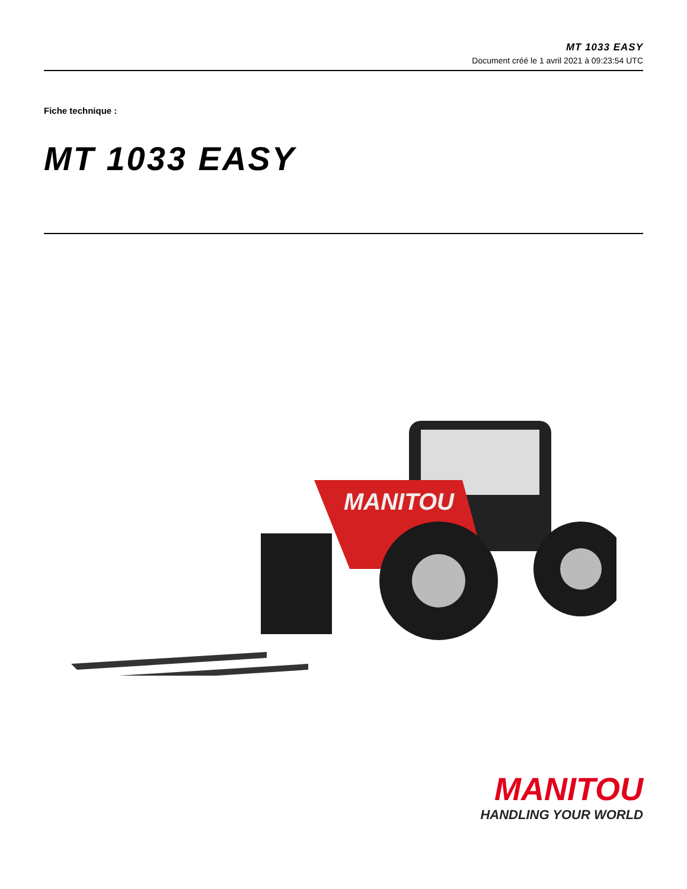MT 1033 EASY
Document créé le 1 avril 2021 à 09:23:54 UTC
Fiche technique :
MT 1033 EASY
MANITOU
MANITOU
HANDLING YOUR WORLD